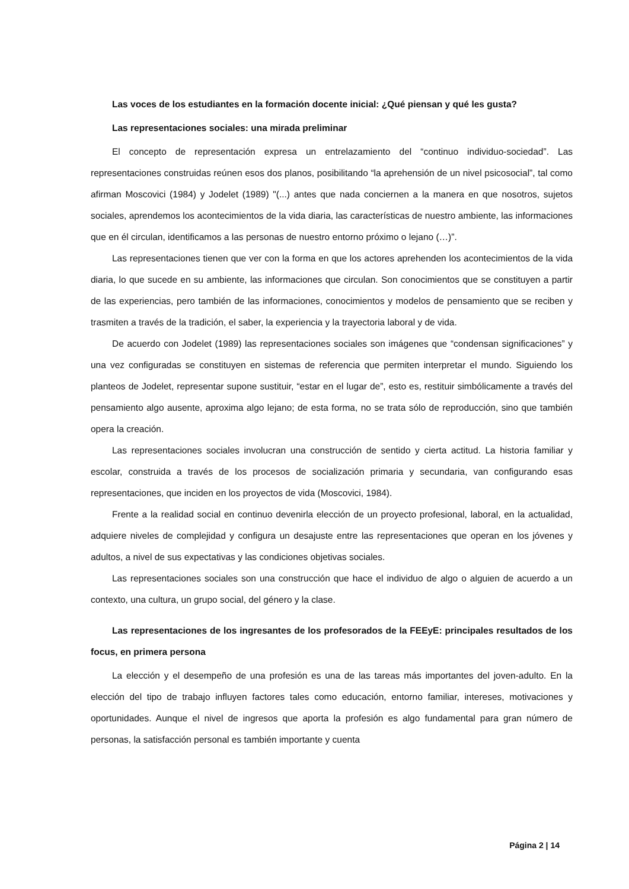Las voces de los estudiantes en la formación docente inicial: ¿Qué piensan y qué les gusta?
Las representaciones sociales: una mirada preliminar
El concepto de representación expresa un entrelazamiento del “continuo individuo-sociedad”. Las representaciones construidas reúnen esos dos planos, posibilitando “la aprehensión de un nivel psicosocial”, tal como afirman Moscovici (1984) y Jodelet (1989) "(...) antes que nada conciernen a la manera en que nosotros, sujetos sociales, aprendemos los acontecimientos de la vida diaria, las características de nuestro ambiente, las informaciones que en él circulan, identificamos a las personas de nuestro entorno próximo o lejano (…)”.
Las representaciones tienen que ver con la forma en que los actores aprehenden los acontecimientos de la vida diaria, lo que sucede en su ambiente, las informaciones que circulan. Son conocimientos que se constituyen a partir de las experiencias, pero también de las informaciones, conocimientos y modelos de pensamiento que se reciben y trasmiten a través de la tradición, el saber, la experiencia y la trayectoria laboral y de vida.
De acuerdo con Jodelet (1989) las representaciones sociales son imágenes que “condensan significaciones” y una vez configuradas se constituyen en sistemas de referencia que permiten interpretar el mundo. Siguiendo los planteos de Jodelet, representar supone sustituir, “estar en el lugar de”, esto es, restituir simbólicamente a través del pensamiento algo ausente, aproxima algo lejano; de esta forma, no se trata sólo de reproducción, sino que también opera la creación.
Las representaciones sociales involucran una construcción de sentido y cierta actitud. La historia familiar y escolar, construida a través de los procesos de socialización primaria y secundaria, van configurando esas representaciones, que inciden en los proyectos de vida (Moscovici, 1984).
Frente a la realidad social en continuo devenirla elección de un proyecto profesional, laboral, en la actualidad, adquiere niveles de complejidad y configura un desajuste entre las representaciones que operan en los jóvenes y adultos, a nivel de sus expectativas y las condiciones objetivas sociales.
Las representaciones sociales son una construcción que hace el individuo de algo o alguien de acuerdo a un contexto, una cultura, un grupo social, del género y la clase.
Las representaciones de los ingresantes de los profesorados de la FEEyE: principales resultados de los focus, en primera persona
La elección y el desempeño de una profesión es una de las tareas más importantes del joven-adulto. En la elección del tipo de trabajo influyen factores tales como educación, entorno familiar, intereses, motivaciones y oportunidades. Aunque el nivel de ingresos que aporta la profesión es algo fundamental para gran número de personas, la satisfacción personal es también importante y cuenta
Página 2 | 14